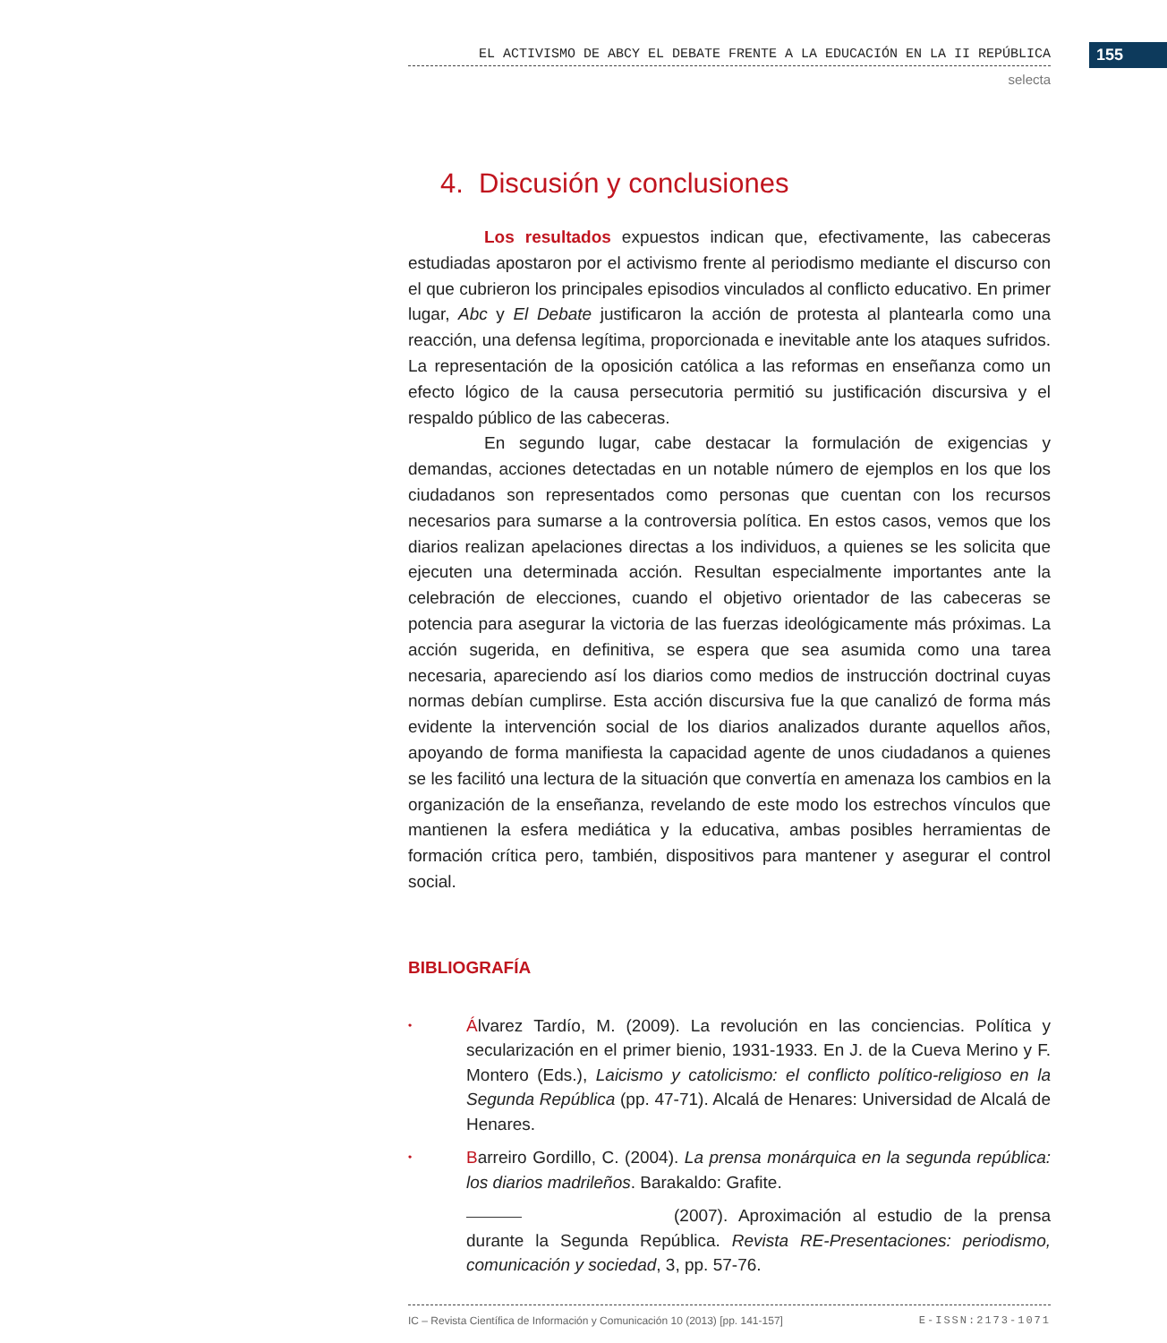155
EL ACTIVISMO DE ABCY EL DEBATE FRENTE A LA EDUCACIÓN EN LA II REPÚBLICA
selecta
4. Discusión y conclusiones
Los resultados expuestos indican que, efectivamente, las cabeceras estudiadas apostaron por el activismo frente al periodismo mediante el discurso con el que cubrieron los principales episodios vinculados al conflicto educativo. En primer lugar, Abc y El Debate justificaron la acción de protesta al plantearla como una reacción, una defensa legítima, proporcionada e inevitable ante los ataques sufridos. La representación de la oposición católica a las reformas en enseñanza como un efecto lógico de la causa persecutoria permitió su justificación discursiva y el respaldo público de las cabeceras.
En segundo lugar, cabe destacar la formulación de exigencias y demandas, acciones detectadas en un notable número de ejemplos en los que los ciudadanos son representados como personas que cuentan con los recursos necesarios para sumarse a la controversia política. En estos casos, vemos que los diarios realizan apelaciones directas a los individuos, a quienes se les solicita que ejecuten una determinada acción. Resultan especialmente importantes ante la celebración de elecciones, cuando el objetivo orientador de las cabeceras se potencia para asegurar la victoria de las fuerzas ideológicamente más próximas. La acción sugerida, en definitiva, se espera que sea asumida como una tarea necesaria, apareciendo así los diarios como medios de instrucción doctrinal cuyas normas debían cumplirse. Esta acción discursiva fue la que canalizó de forma más evidente la intervención social de los diarios analizados durante aquellos años, apoyando de forma manifiesta la capacidad agente de unos ciudadanos a quienes se les facilitó una lectura de la situación que convertía en amenaza los cambios en la organización de la enseñanza, revelando de este modo los estrechos vínculos que mantienen la esfera mediática y la educativa, ambas posibles herramientas de formación crítica pero, también, dispositivos para mantener y asegurar el control social.
BIBLIOGRAFÍA
•
Álvarez Tardío, M. (2009). La revolución en las conciencias. Política y secularización en el primer bienio, 1931-1933. En J. de la Cueva Merino y F. Montero (Eds.), Laicismo y catolicismo: el conflicto político-religioso en la Segunda República (pp. 47-71). Alcalá de Henares: Universidad de Alcalá de Henares.
•
Barreiro Gordillo, C. (2004). La prensa monárquica en la segunda república: los diarios madrileños. Barakaldo: Grafite.
(2007). Aproximación al estudio de la prensa durante la Segunda República. Revista RE-Presentaciones: periodismo, comunicación y sociedad, 3, pp. 57-76.
IC – Revista Científica de Información y Comunicación 10 (2013) [pp. 141-157] E-ISSN:2173-1071